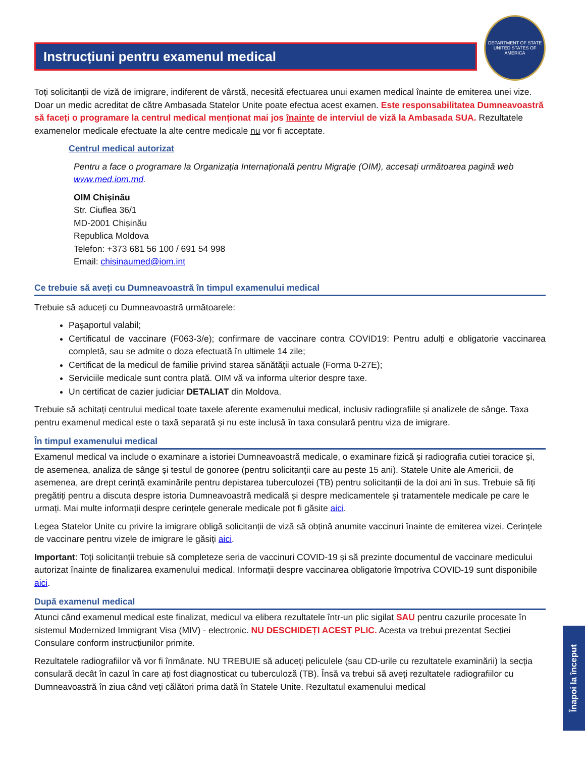Instrucțiuni pentru examenul medical
DEPARTMENT OF STATE
UNITED STATES OF AMERICA
Toți solicitanții de viză de imigrare, indiferent de vârstă, necesită efectuarea unui examen medical înainte de emiterea unei vize. Doar un medic acreditat de către Ambasada Statelor Unite poate efectua acest examen. Este responsabilitatea Dumneavoastră să faceți o programare la centrul medical menționat mai jos înainte de interviul de viză la Ambasada SUA. Rezultatele examenelor medicale efectuate la alte centre medicale nu vor fi acceptate.
Centrul medical autorizat
Pentru a face o programare la Organizația Internațională pentru Migrație (OIM), accesați următoarea pagină web www.med.iom.md.
OIM Chișinău
Str. Ciuflea 36/1
MD-2001 Chișinău
Republica Moldova
Telefon: +373 681 56 100 / 691 54 998
Email: chisinaumed@iom.int
Ce trebuie să aveți cu Dumneavoastră în timpul examenului medical
Trebuie să aduceți cu Dumneavoastră următoarele:
Paşaportul valabil;
Certificatul de vaccinare (F063-3/e); confirmare de vaccinare contra COVID19: Pentru adulți e obligatorie vaccinarea completă, sau se admite o doza efectuată în ultimele 14 zile;
Certificat de la medicul de familie privind starea sănătății actuale (Forma 0-27E);
Serviciile medicale sunt contra plată. OIM vă va informa ulterior despre taxe.
Un certificat de cazier judiciar DETALIAT din Moldova.
Trebuie să achitați centrului medical toate taxele aferente examenului medical, inclusiv radiografiile și analizele de sânge. Taxa pentru examenul medical este o taxă separată și nu este inclusă în taxa consulară pentru viza de imigrare.
În timpul examenului medical
Examenul medical va include o examinare a istoriei Dumneavoastră medicale, o examinare fizică și radiografia cutiei toracice și, de asemenea, analiza de sânge și testul de gonoree (pentru solicitanții care au peste 15 ani). Statele Unite ale Americii, de asemenea, are drept cerință examinările pentru depistarea tuberculozei (TB) pentru solicitanții de la doi ani în sus. Trebuie să fiți pregătiți pentru a discuta despre istoria Dumneavoastră medicală și despre medicamentele și tratamentele medicale pe care le urmați. Mai multe informații despre cerințele generale medicale pot fi găsite aici.
Legea Statelor Unite cu privire la imigrare obligă solicitanții de viză să obțină anumite vaccinuri înainte de emiterea vizei. Cerințele de vaccinare pentru vizele de imigrare le găsiți aici.
Important: Toți solicitanții trebuie să completeze seria de vaccinuri COVID-19 și să prezinte documentul de vaccinare medicului autorizat înainte de finalizarea examenului medical. Informații despre vaccinarea obligatorie împotriva COVID-19 sunt disponibile aici.
După examenul medical
Atunci când examenul medical este finalizat, medicul va elibera rezultatele într-un plic sigilat SAU pentru cazurile procesate în sistemul Modernized Immigrant Visa (MIV) - electronic. NU DESCHIDEȚI ACEST PLIC. Acesta va trebui prezentat Secției Consulare conform instrucțiunilor primite.
Rezultatele radiografiilor vă vor fi înmânate. NU TREBUIE să aduceți peliculele (sau CD-urile cu rezultatele examinării) la secția consulară decât în cazul în care ați fost diagnosticat cu tuberculoză (TB). Însă va trebui să aveți rezultatele radiografiilor cu Dumneavoastră în ziua când veți călători prima dată în Statele Unite. Rezultatul examenului medical
Înapoi la început